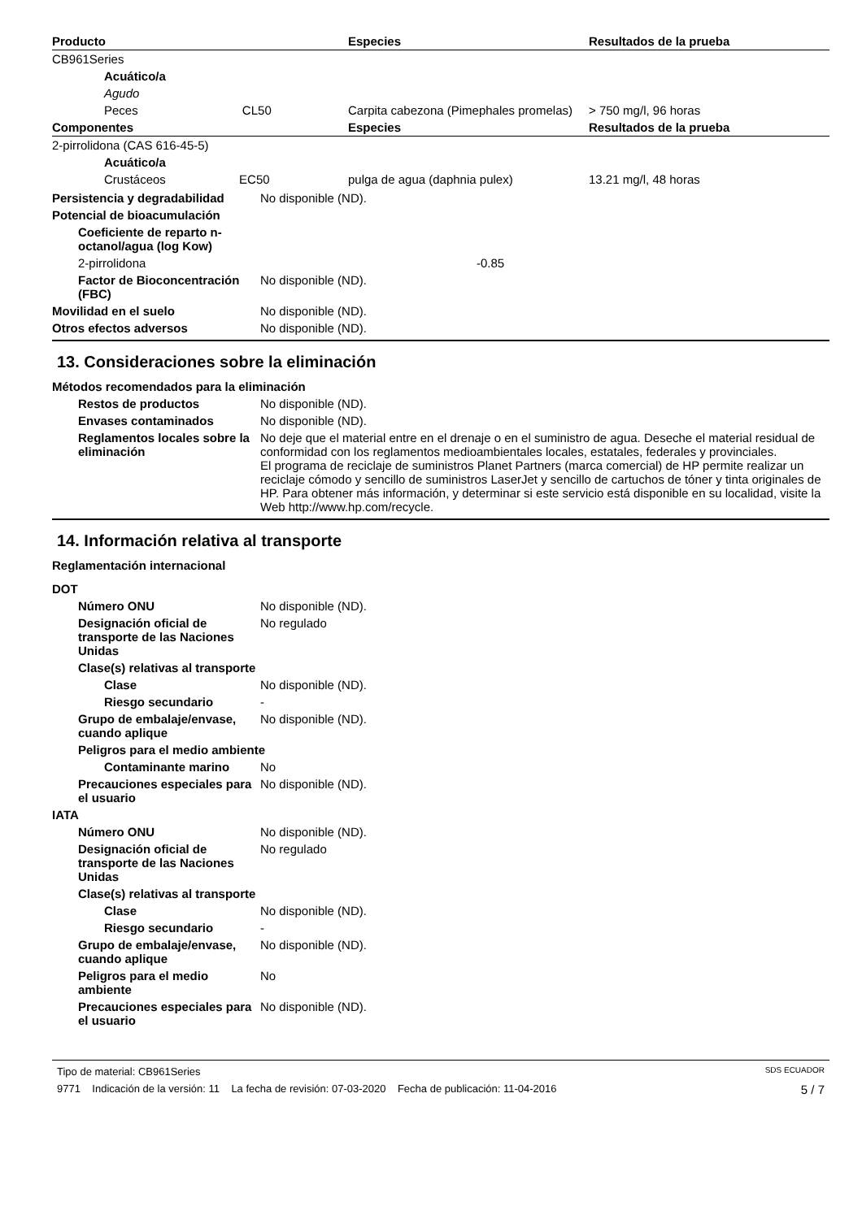| Producto | Especies | Resultados de la prueba |
| --- | --- | --- |
| CB961Series | | |
| Acuático/a | | |
| Agudo | | |
| Peces CL50 | Carpita cabezona (Pimephales promelas) | > 750 mg/l, 96 horas |
| Componentes | Especies | Resultados de la prueba |
| 2-pirrolidona (CAS 616-45-5) | | |
| Acuático/a | | |
| Crustáceos EC50 | pulga de agua (daphnia pulex) | 13.21 mg/l, 48 horas |
Persistencia y degradabilidad
No disponible (ND).
Potencial de bioacumulación
Coeficiente de reparto n-octanol/agua (log Kow)
2-pirrolidona -0.85
Factor de Bioconcentración (FBC)
No disponible (ND).
Movilidad en el suelo No disponible (ND).
Otros efectos adversos No disponible (ND).
13. Consideraciones sobre la eliminación
Métodos recomendados para la eliminación
Restos de productos No disponible (ND).
Envases contaminados No disponible (ND).
Reglamentos locales sobre la eliminación
No deje que el material entre en el drenaje o en el suministro de agua. Deseche el material residual de conformidad con los reglamentos medioambientales locales, estatales, federales y provinciales.
El programa de reciclaje de suministros Planet Partners (marca comercial) de HP permite realizar un reciclaje cómodo y sencillo de suministros LaserJet y sencillo de cartuchos de tóner y tinta originales de HP. Para obtener más información, y determinar si este servicio está disponible en su localidad, visite la Web http://www.hp.com/recycle.
14. Información relativa al transporte
Reglamentación internacional
DOT
Número ONU No disponible (ND).
Designación oficial de transporte de las Naciones Unidas
No regulado
Clase(s) relativas al transporte
Clase No disponible (ND).
Riesgo secundario -
Grupo de embalaje/envase, cuando aplique
No disponible (ND).
Peligros para el medio ambiente
Contaminante marino No
Precauciones especiales para el usuario
No disponible (ND).
IATA
Número ONU No disponible (ND).
Designación oficial de transporte de las Naciones Unidas
No regulado
Clase(s) relativas al transporte
Clase No disponible (ND).
Riesgo secundario -
Grupo de embalaje/envase, cuando aplique
No disponible (ND).
Peligros para el medio ambiente
No
Precauciones especiales para el usuario
No disponible (ND).
Tipo de material: CB961Series SDS ECUADOR
9771 Indicación de la versión: 11 La fecha de revisión: 07-03-2020 Fecha de publicación: 11-04-2016 5 / 7